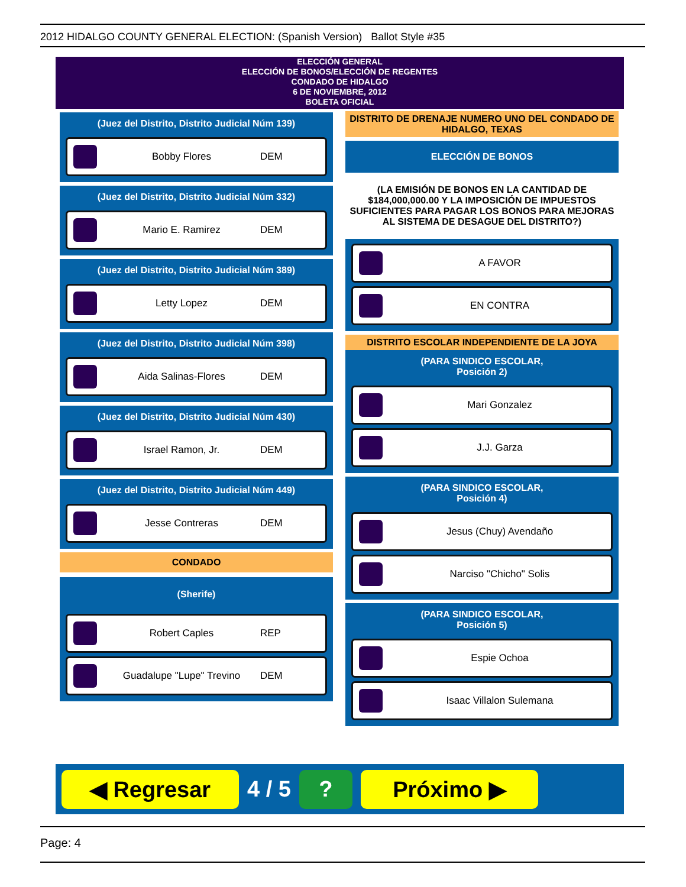2012 HIDALGO COUNTY GENERAL ELECTION: (Spanish Version) Ballot Style #35
ELECCIÓN GENERAL
ELECCIÓN DE BONOS/ELECCIÓN DE REGENTES
CONDADO DE HIDALGO
6 DE NOVIEMBRE, 2012
BOLETA OFICIAL
(Juez del Distrito, Distrito Judicial Núm 139)
Bobby Flores DEM
(Juez del Distrito, Distrito Judicial Núm 332)
Mario E. Ramirez DEM
(Juez del Distrito, Distrito Judicial Núm 389)
Letty Lopez DEM
(Juez del Distrito, Distrito Judicial Núm 398)
Aida Salinas-Flores DEM
(Juez del Distrito, Distrito Judicial Núm 430)
Israel Ramon, Jr. DEM
(Juez del Distrito, Distrito Judicial Núm 449)
Jesse Contreras DEM
CONDADO
(Sherife)
Robert Caples REP
Guadalupe "Lupe" Trevino DEM
DISTRITO DE DRENAJE NUMERO UNO DEL CONDADO DE HIDALGO, TEXAS
ELECCIÓN DE BONOS
(LA EMISIÓN DE BONOS EN LA CANTIDAD DE $184,000,000.00 Y LA IMPOSICIÓN DE IMPUESTOS SUFICIENTES PARA PAGAR LOS BONOS PARA MEJORAS AL SISTEMA DE DESAGUE DEL DISTRITO?)
A FAVOR
EN CONTRA
DISTRITO ESCOLAR INDEPENDIENTE DE LA JOYA
(PARA SINDICO ESCOLAR,
Posición 2)
Mari Gonzalez
J.J. Garza
(PARA SINDICO ESCOLAR,
Posición 4)
Jesus (Chuy) Avendaño
Narciso "Chicho" Solis
(PARA SINDICO ESCOLAR,
Posición 5)
Espie Ochoa
Isaac Villalon Sulemana
◀ Regresar
4 / 5
? Próximo ▶
Page: 4